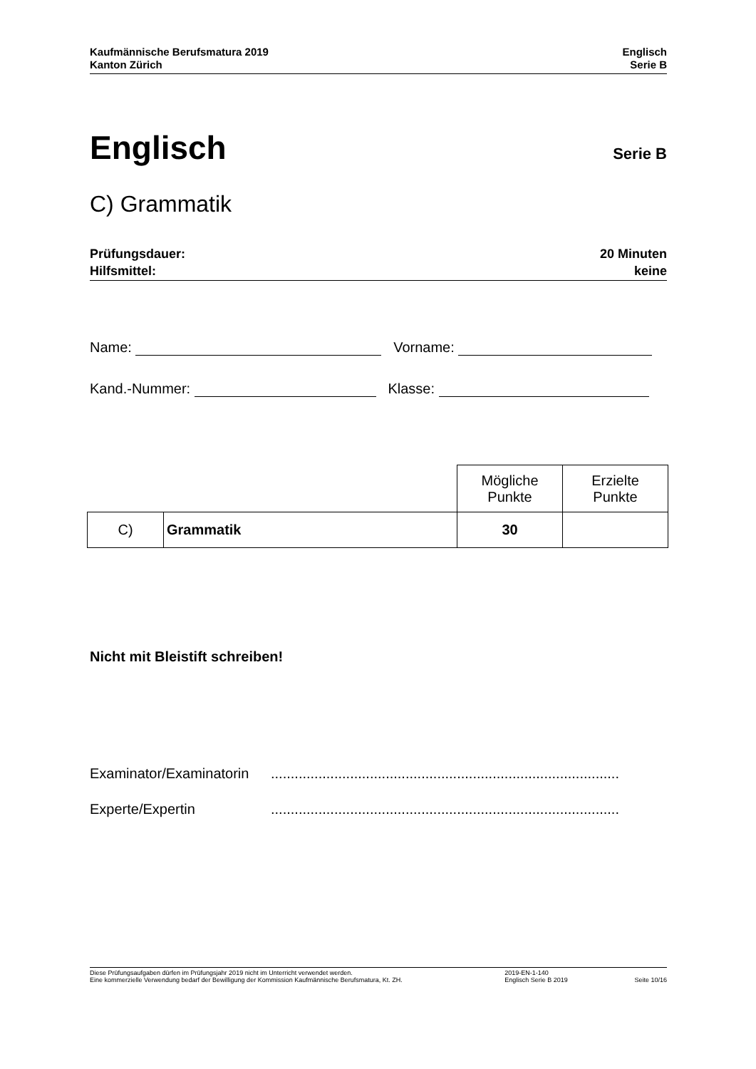Kaufmännische Berufsmatura 2019
Kanton Zürich
Englisch
Serie B
Englisch
Serie B
C) Grammatik
Prüfungsdauer:
Hilfsmittel:
20 Minuten
keine
Name: Vorname:
Kand.-Nummer: Klasse:
| | | Mögliche Punkte | Erzielte Punkte |
| C) | Grammatik | 30 | |
Nicht mit Bleistift schreiben!
Examinator/Examinatorin........................................................................................
Experte/Expertin........................................................................................
Diese Prüfungsaufgaben dürfen im Prüfungsjahr 2019 nicht im Unterricht verwendet werden.
Eine kommerzielle Verwendung bedarf der Bewilligung der Kommission Kaufmännische Berufsmatura, Kt. ZH.
2019-EN-1-140
Englisch Serie B 2019
Seite 10/16